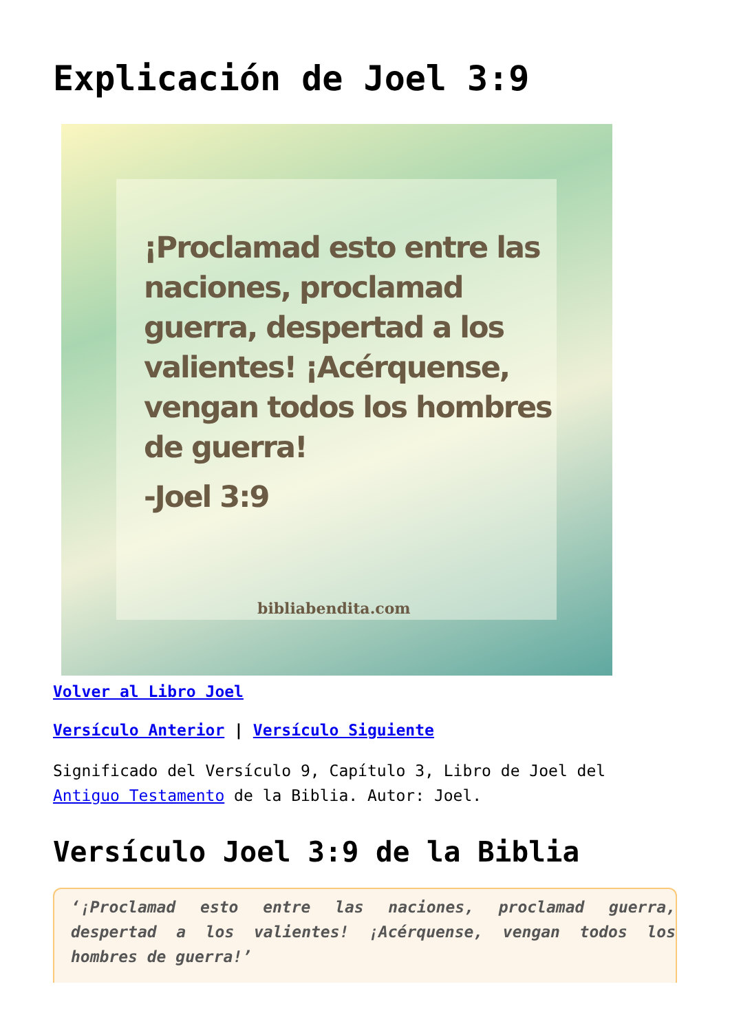Explicación de Joel 3:9
¡Proclamad esto entre las naciones, proclamad guerra, despertad a los valientes! ¡Acérquense, vengan todos los hombres de guerra!
-Joel 3:9
bibliabendita.com
Volver al Libro Joel
Versículo Anterior | Versículo Siguiente
Significado del Versículo 9, Capítulo 3, Libro de Joel del Antiguo Testamento de la Biblia. Autor: Joel.
Versículo Joel 3:9 de la Biblia
‘¡Proclamad esto entre las naciones, proclamad guerra, despertad a los valientes! ¡Acérquense, vengan todos los hombres de guerra!’